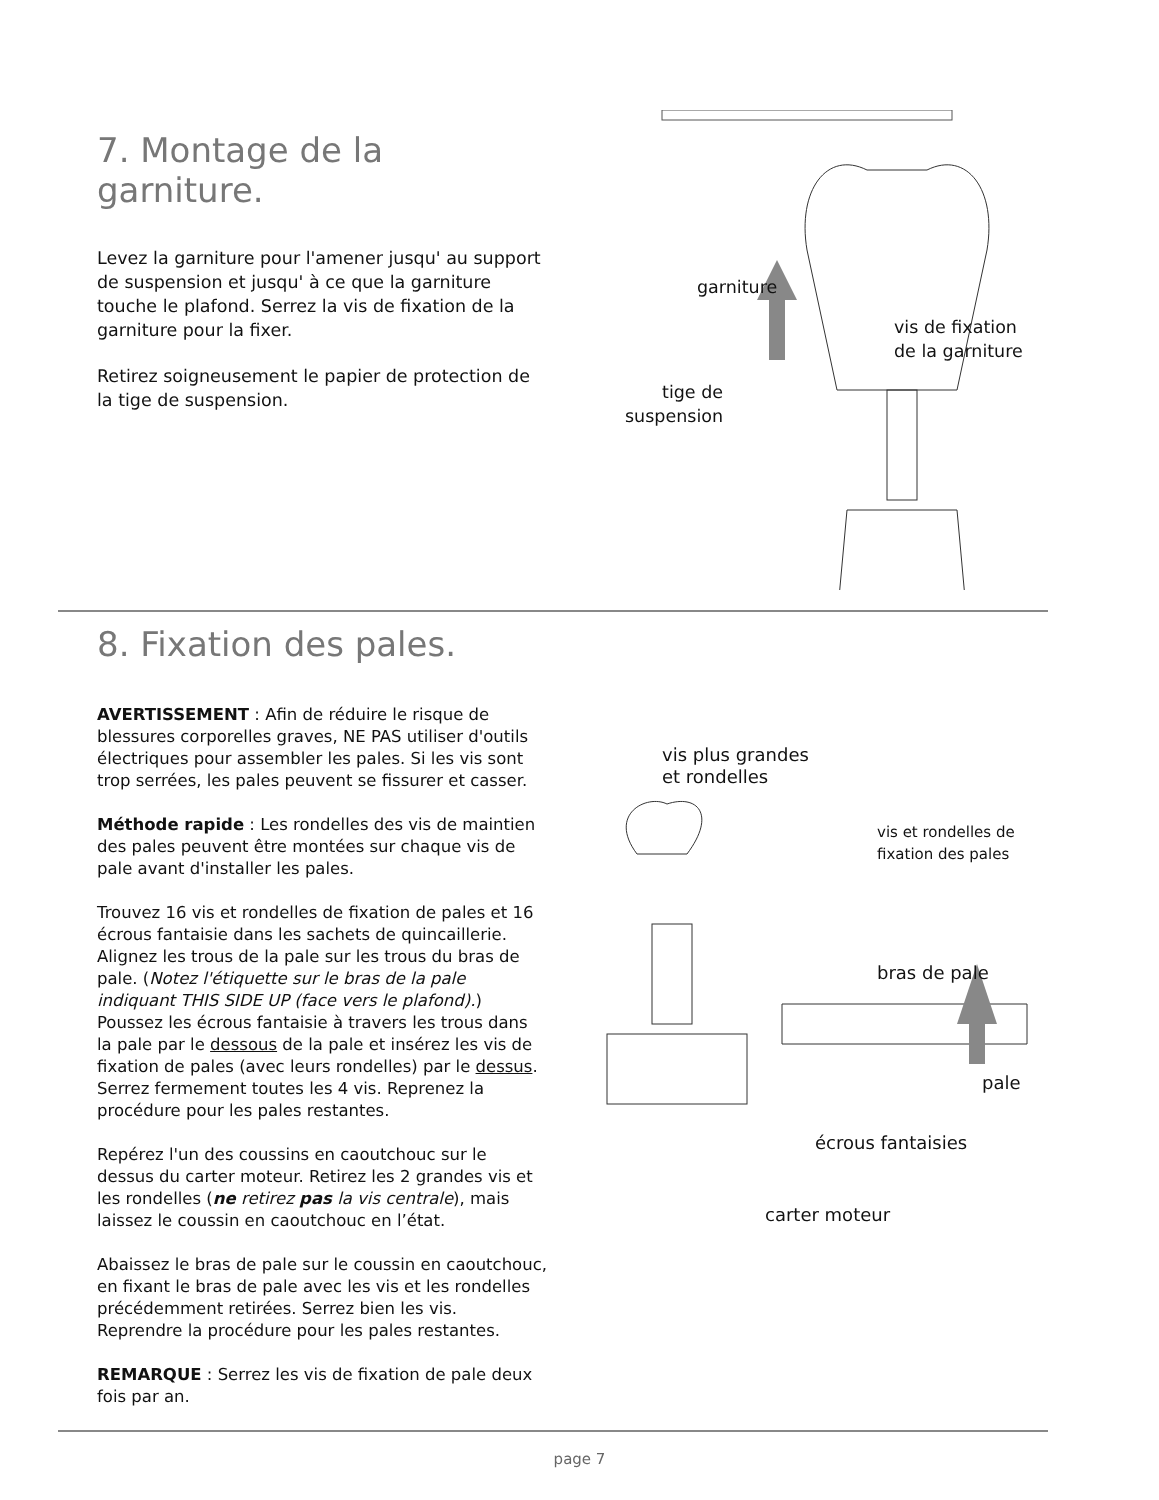7. Montage de la garniture.
Levez la garniture pour l'amener jusqu' au support de suspension et jusqu' à ce que la garniture touche le plafond. Serrez la vis de fixation de la garniture pour la fixer.
Retirez soigneusement le papier de protection de la tige de suspension.
garniture
vis de fixation
de la garniture
tige de
suspension
8. Fixation des pales.
AVERTISSEMENT : Afin de réduire le risque de blessures corporelles graves, NE PAS utiliser d'outils électriques pour assembler les pales. Si les vis sont trop serrées, les pales peuvent se fissurer et casser.
Méthode rapide : Les rondelles des vis de maintien des pales peuvent être montées sur chaque vis de pale avant d'installer les pales.
Trouvez 16 vis et rondelles de fixation de pales et 16 écrous fantaisie dans les sachets de quincaillerie. Alignez les trous de la pale sur les trous du bras de pale. (Notez l'étiquette sur le bras de la pale indiquant THIS SIDE UP (face vers le plafond).) Poussez les écrous fantaisie à travers les trous dans la pale par le dessous de la pale et insérez les vis de fixation de pales (avec leurs rondelles) par le dessus. Serrez fermement toutes les 4 vis. Reprenez la procédure pour les pales restantes.
Repérez l'un des coussins en caoutchouc sur le dessus du carter moteur. Retirez les 2 grandes vis et les rondelles (ne retirez pas la vis centrale), mais laissez le coussin en caoutchouc en l’état.
Abaissez le bras de pale sur le coussin en caoutchouc, en fixant le bras de pale avec les vis et les rondelles précédemment retirées. Serrez bien les vis. Reprendre la procédure pour les pales restantes.
REMARQUE : Serrez les vis de fixation de pale deux fois par an.
vis plus grandes
et rondelles
vis et rondelles de
fixation des pales
bras de pale
pale
écrous fantaisies
carter moteur
page 7